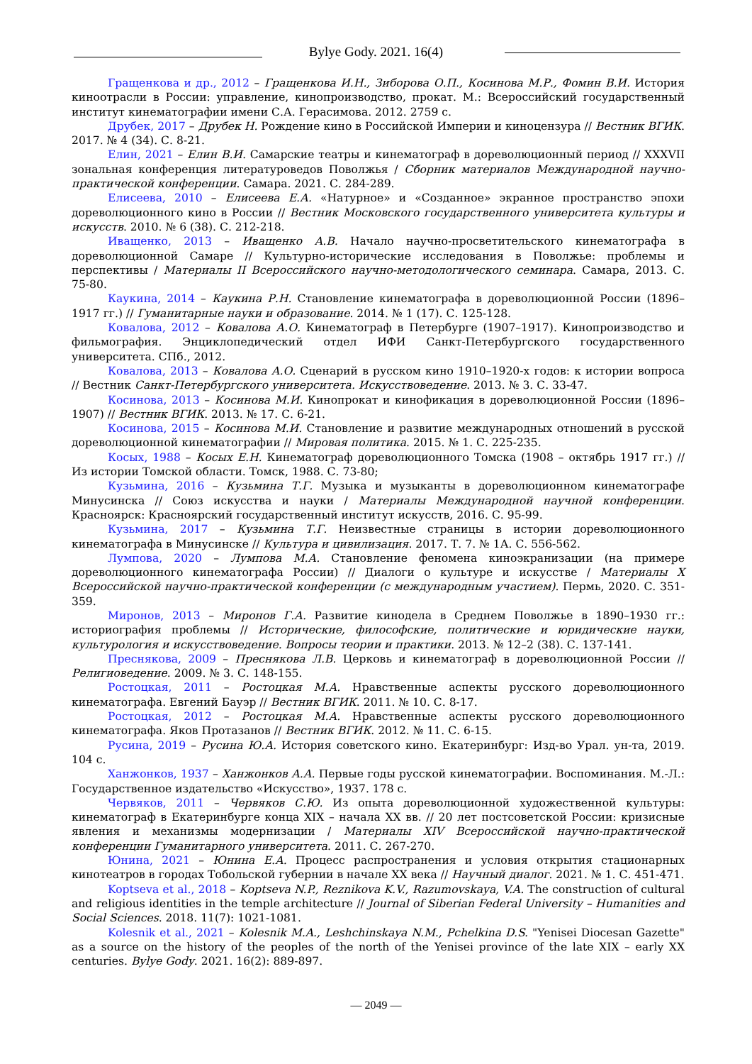Bylye Gody. 2021. 16(4)
Гращенкова и др., 2012 – Гращенкова И.Н., Зиборова О.П., Косинова М.Р., Фомин В.И. История киноотрасли в России: управление, кинопроизводство, прокат. М.: Всероссийский государственный институт кинематографии имени С.А. Герасимова. 2012. 2759 с.
Друбек, 2017 – Друбек Н. Рождение кино в Российской Империи и киноцензура // Вестник ВГИК. 2017. № 4 (34). С. 8-21.
Елин, 2021 – Елин В.И. Самарские театры и кинематограф в дореволюционный период // XXXVII зональная конференция литературоведов Поволжья / Сборник материалов Международной научно-практической конференции. Самара. 2021. С. 284-289.
Елисеева, 2010 – Елисеева Е.А. «Натурное» и «Созданное» экранное пространство эпохи дореволюционного кино в России // Вестник Московского государственного университета культуры и искусств. 2010. № 6 (38). С. 212-218.
Иващенко, 2013 – Иващенко А.В. Начало научно-просветительского кинематографа в дореволюционной Самаре // Культурно-исторические исследования в Поволжье: проблемы и перспективы / Материалы II Всероссийского научно-методологического семинара. Самара, 2013. С. 75-80.
Каукина, 2014 – Каукина Р.Н. Становление кинематографа в дореволюционной России (1896–1917 гг.) // Гуманитарные науки и образование. 2014. № 1 (17). С. 125-128.
Ковалова, 2012 – Ковалова А.О. Кинематограф в Петербурге (1907–1917). Кинопроизводство и фильмография. Энциклопедический отдел ИФИ Санкт-Петербургского государственного университета. СПб., 2012.
Ковалова, 2013 – Ковалова А.О. Сценарий в русском кино 1910–1920-х годов: к истории вопроса // Вестник Санкт-Петербургского университета. Искусствоведение. 2013. № 3. С. 33-47.
Косинова, 2013 – Косинова М.И. Кинопрокат и кинофикация в дореволюционной России (1896–1907) // Вестник ВГИК. 2013. № 17. С. 6-21.
Косинова, 2015 – Косинова М.И. Становление и развитие международных отношений в русской дореволюционной кинематографии // Мировая политика. 2015. № 1. С. 225-235.
Косых, 1988 – Косых Е.Н. Кинематограф дореволюционного Томска (1908 – октябрь 1917 гг.) // Из истории Томской области. Томск, 1988. С. 73-80;
Кузьмина, 2016 – Кузьмина Т.Г. Музыка и музыканты в дореволюционном кинематографе Минусинска // Союз искусства и науки / Материалы Международной научной конференции. Красноярск: Красноярский государственный институт искусств, 2016. С. 95-99.
Кузьмина, 2017 – Кузьмина Т.Г. Неизвестные страницы в истории дореволюционного кинематографа в Минусинске // Культура и цивилизация. 2017. Т. 7. № 1А. С. 556-562.
Лумпова, 2020 – Лумпова М.А. Становление феномена киноэкранизации (на примере дореволюционного кинематографа России) // Диалоги о культуре и искусстве / Материалы X Всероссийской научно-практической конференции (с международным участием). Пермь, 2020. С. 351-359.
Миронов, 2013 – Миронов Г.А. Развитие кинодела в Среднем Поволжье в 1890–1930 гг.: историография проблемы // Исторические, философские, политические и юридические науки, культурология и искусствоведение. Вопросы теории и практики. 2013. № 12–2 (38). С. 137-141.
Преснякова, 2009 – Преснякова Л.В. Церковь и кинематограф в дореволюционной России // Религиоведение. 2009. № 3. С. 148-155.
Ростоцкая, 2011 – Ростоцкая М.А. Нравственные аспекты русского дореволюционного кинематографа. Евгений Бауэр // Вестник ВГИК. 2011. № 10. С. 8-17.
Ростоцкая, 2012 – Ростоцкая М.А. Нравственные аспекты русского дореволюционного кинематографа. Яков Протазанов // Вестник ВГИК. 2012. № 11. С. 6-15.
Русина, 2019 – Русина Ю.А. История советского кино. Екатеринбург: Изд-во Урал. ун-та, 2019. 104 с.
Ханжонков, 1937 – Ханжонков А.А. Первые годы русской кинематографии. Воспоминания. М.-Л.: Государственное издательство «Искусство», 1937. 178 с.
Червяков, 2011 – Червяков С.Ю. Из опыта дореволюционной художественной культуры: кинематограф в Екатеринбурге конца XIX – начала XX вв. // 20 лет постсоветской России: кризисные явления и механизмы модернизации / Материалы XIV Всероссийской научно-практической конференции Гуманитарного университета. 2011. С. 267-270.
Юнина, 2021 – Юнина Е.А. Процесс распространения и условия открытия стационарных кинотеатров в городах Тобольской губернии в начале XX века // Научный диалог. 2021. № 1. С. 451-471.
Koptseva et al., 2018 – Koptseva N.P., Reznikova K.V., Razumovskaya, V.A. The construction of cultural and religious identities in the temple architecture // Journal of Siberian Federal University – Humanities and Social Sciences. 2018. 11(7): 1021-1081.
Kolesnik et al., 2021 – Kolesnik M.A., Leshchinskaya N.M., Pchelkina D.S. "Yenisei Diocesan Gazette" as a source on the history of the peoples of the north of the Yenisei province of the late XIX – early XX centuries. Bylye Gody. 2021. 16(2): 889-897.
— 2049 —